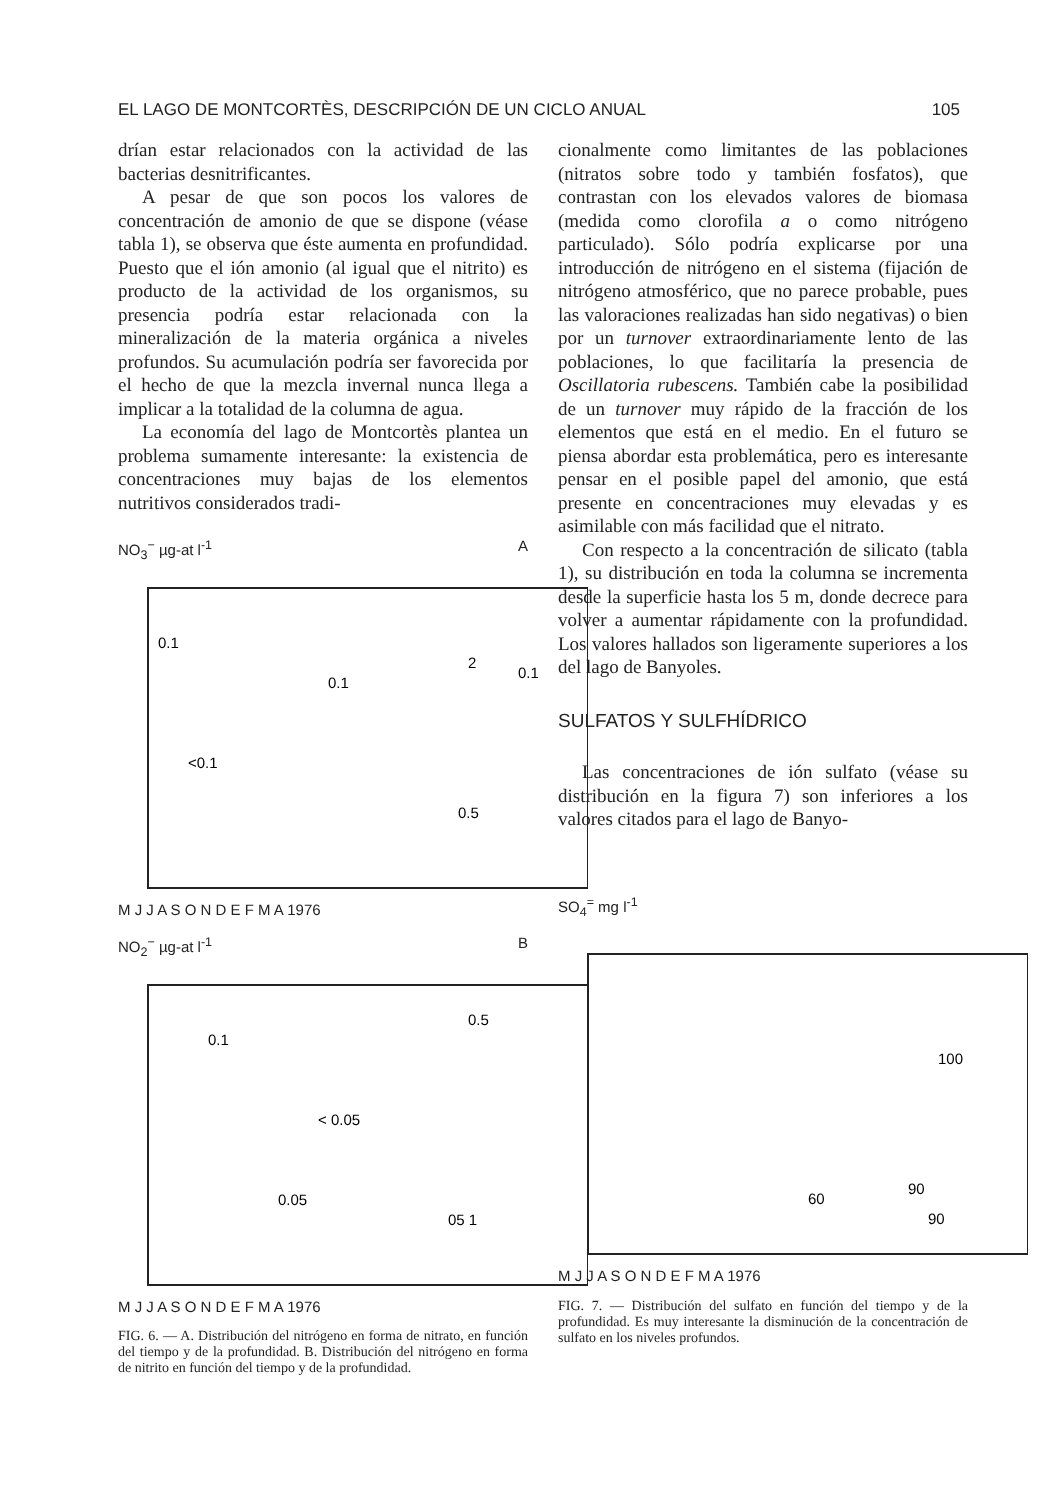EL LAGO DE MONTCORTÈS, DESCRIPCIÓN DE UN CICLO ANUAL 105
drían estar relacionados con la actividad de las bacterias desnitrificantes.
A pesar de que son pocos los valores de concentración de amonio de que se dispone (véase tabla 1), se observa que éste aumenta en profundidad. Puesto que el ión amonio (al igual que el nitrito) es producto de la actividad de los organismos, su presencia podría estar relacionada con la mineralización de la materia orgánica a niveles profundos. Su acumulación podría ser favorecida por el hecho de que la mezcla invernal nunca llega a implicar a la totalidad de la columna de agua.
La economía del lago de Montcortès plantea un problema sumamente interesante: la existencia de concentraciones muy bajas de los elementos nutritivos considerados tradi-
NO<sub>3</sub><sup>−</sup> µg-at l<sup>-1</sup> A
0.1
<0.1
0.1
2
0.1
0.5
M J J A S O N D E F M A 1976
NO<sub>2</sub><sup>−</sup> µg-at l<sup>-1</sup> B
0.1
< 0.05
0.05
0.5
05 1
M J J A S O N D E F M A 1976
FIG. 6. — A. Distribución del nitrógeno en forma de nitrato, en función del tiempo y de la profundidad. B. Distribución del nitrógeno en forma de nitrito en función del tiempo y de la profundidad.
cionalmente como limitantes de las poblaciones (nitratos sobre todo y también fosfatos), que contrastan con los elevados valores de biomasa (medida como clorofila a o como nitrógeno particulado). Sólo podría explicarse por una introducción de nitrógeno en el sistema (fijación de nitrógeno atmosférico, que no parece probable, pues las valoraciones realizadas han sido negativas) o bien por un turnover extraordinariamente lento de las poblaciones, lo que facilitaría la presencia de Oscillatoria rubescens. También cabe la posibilidad de un turnover muy rápido de la fracción de los elementos que está en el medio. En el futuro se piensa abordar esta problemática, pero es interesante pensar en el posible papel del amonio, que está presente en concentraciones muy elevadas y es asimilable con más facilidad que el nitrato.
Con respecto a la concentración de silicato (tabla 1), su distribución en toda la columna se incrementa desde la superficie hasta los 5 m, donde decrece para volver a aumentar rápidamente con la profundidad. Los valores hallados son ligeramente superiores a los del lago de Banyoles.
SULFATOS Y SULFHÍDRICO
Las concentraciones de ión sulfato (véase su distribución en la figura 7) son inferiores a los valores citados para el lago de Banyo-
SO<sub>4</sub><sup>=</sup> mg l<sup>-1</sup>
100
60
90
90
M J J A S O N D E F M A 1976
FIG. 7. — Distribución del sulfato en función del tiempo y de la profundidad. Es muy interesante la disminución de la concentración de sulfato en los niveles profundos.